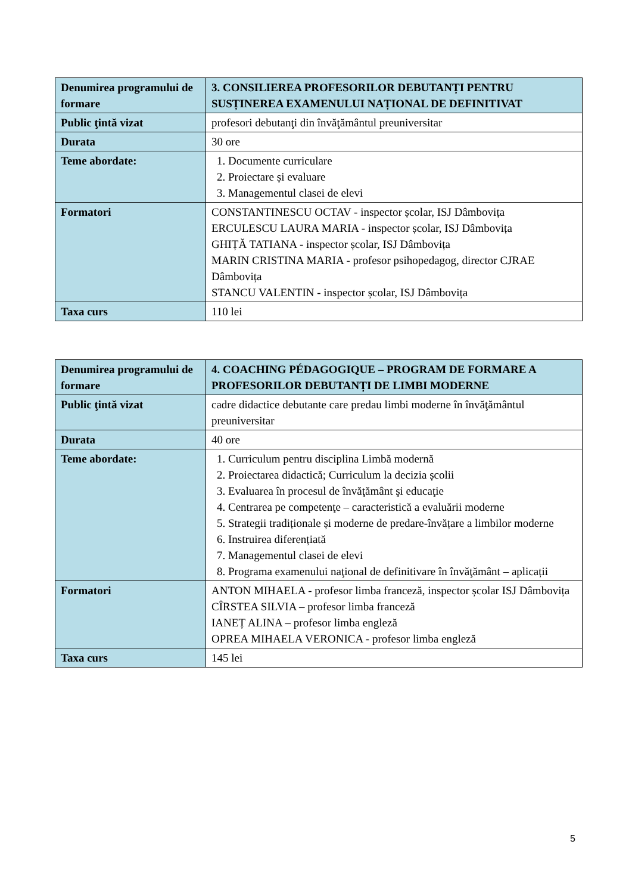| Denumirea programului de formare | 3. CONSILIEREA PROFESORILOR DEBUTANȚI PENTRU SUSȚINEREA EXAMENULUI NAȚIONAL DE DEFINITIVAT |
| Public ţintă vizat | profesori debutanţi din învăţământul preuniversitar |
| Durata | 30 ore |
| Teme abordate: | 1. Documente curriculare 2. Proiectare și evaluare 3. Managementul clasei de elevi |
| Formatori | CONSTANTINESCU OCTAV - inspector școlar, ISJ Dâmbovița ERCULESCU LAURA MARIA - inspector școlar, ISJ Dâmbovița GHIȚĂ TATIANA - inspector școlar, ISJ Dâmbovița MARIN CRISTINA MARIA - profesor psihopedagog, director CJRAE Dâmbovița STANCU VALENTIN - inspector școlar, ISJ Dâmbovița |
| Taxa curs | 110 lei |
| Denumirea programului de formare | 4. COACHING PÉDAGOGIQUE – PROGRAM DE FORMARE A PROFESORILOR DEBUTANȚI DE LIMBI MODERNE |
| Public ţintă vizat | cadre didactice debutante care predau limbi moderne în învăţământul preuniversitar |
| Durata | 40 ore |
| Teme abordate: | 1. Curriculum pentru disciplina Limbă modernă 2. Proiectarea didactică; Curriculum la decizia școlii 3. Evaluarea în procesul de învăţământ şi educaţie 4. Centrarea pe competenţe – caracteristică a evaluării moderne 5. Strategii tradiționale și moderne de predare-învățare a limbilor moderne 6. Instruirea diferențiată 7. Managementul clasei de elevi 8. Programa examenului naţional de definitivare în învăţământ – aplicații |
| Formatori | ANTON MIHAELA - profesor limba franceză, inspector școlar ISJ Dâmbovița CÎRSTEA SILVIA – profesor limba franceză IANEȚ ALINA – profesor limba engleză OPREA MIHAELA VERONICA - profesor limba engleză |
| Taxa curs | 145 lei |
5